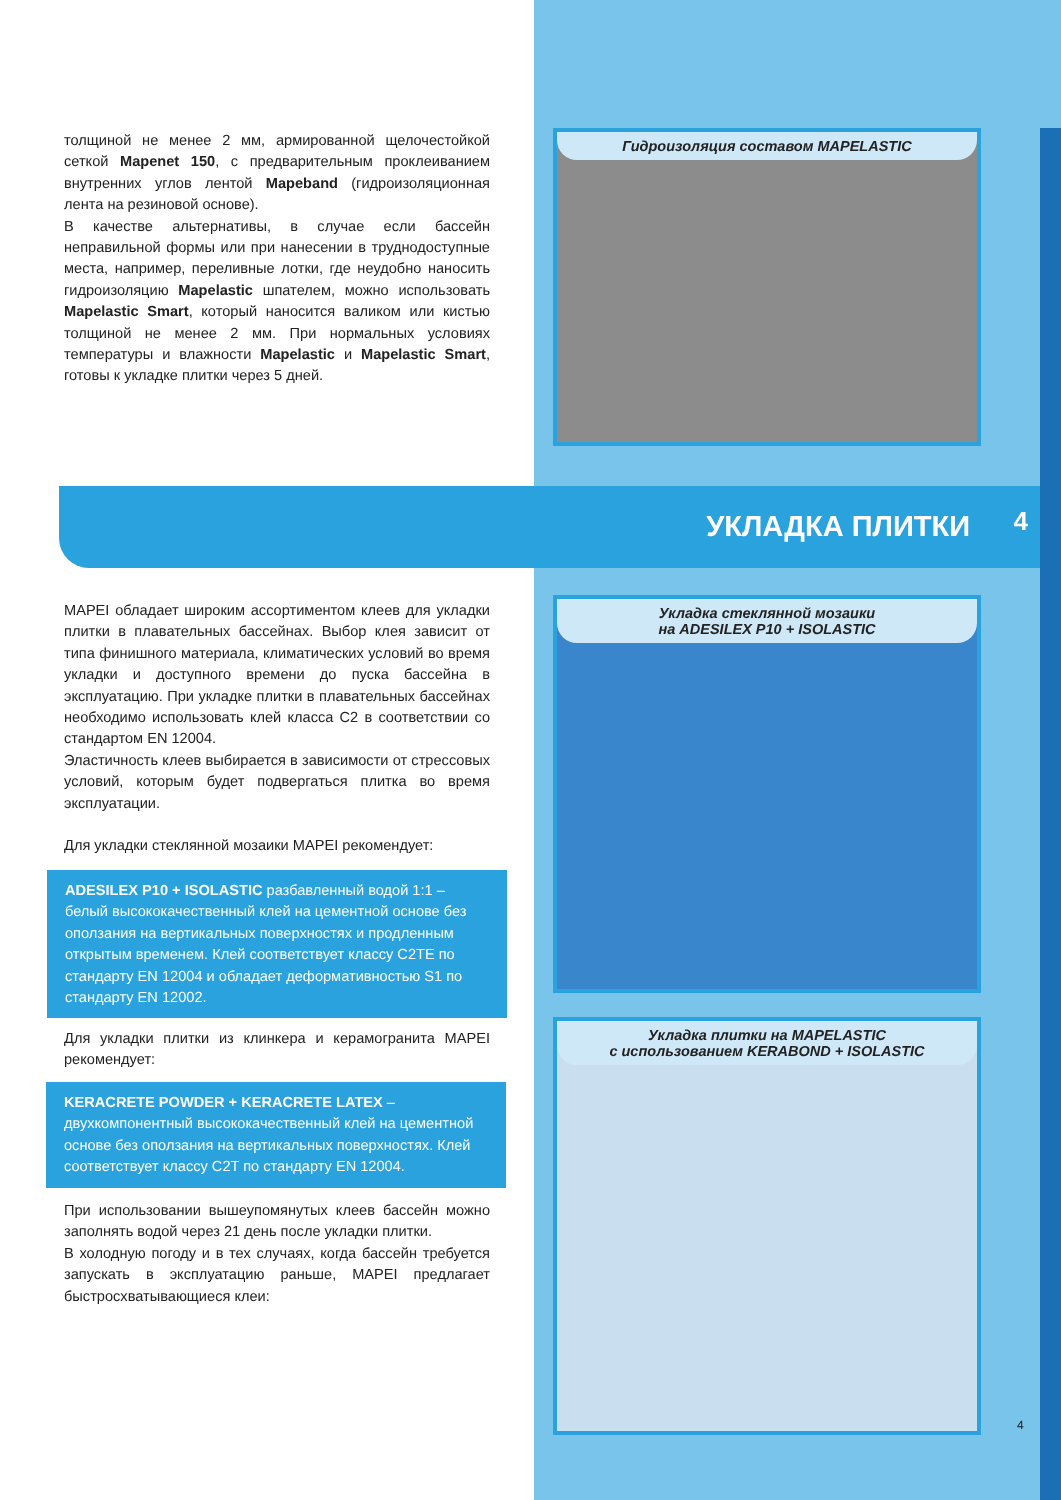толщиной не менее 2 мм, армированной щелочестойкой сеткой Mapenet 150, с предварительным проклеиванием внутренних углов лентой Mapeband (гидроизоляционная лента на резиновой основе).
В качестве альтернативы, в случае если бассейн неправильной формы или при нанесении в труднодоступные места, например, переливные лотки, где неудобно наносить гидроизоляцию Mapelastic шпателем, можно использовать Mapelastic Smart, который наносится валиком или кистью толщиной не менее 2 мм. При нормальных условиях температуры и влажности Mapelastic и Mapelastic Smart, готовы к укладке плитки через 5 дней.
Гидроизоляция составом MAPELASTIC
УКЛАДКА ПЛИТКИ 4
MAPEI обладает широким ассортиментом клеев для укладки плитки в плавательных бассейнах. Выбор клея зависит от типа финишного материала, климатических условий во время укладки и доступного времени до пуска бассейна в эксплуатацию. При укладке плитки в плавательных бассейнах необходимо использовать клей класса C2 в соответствии со стандартом EN 12004.
Эластичность клеев выбирается в зависимости от стрессовых условий, которым будет подвергаться плитка во время эксплуатации.
Для укладки стеклянной мозаики MAPEI рекомендует:
ADESILEX P10 + ISOLASTIC разбавленный водой 1:1 – белый высококачественный клей на цементной основе без оползания на вертикальных поверхностях и продленным открытым временем. Клей соответствует классу C2TE по стандарту EN 12004 и обладает деформативностью S1 по стандарту EN 12002.
Для укладки плитки из клинкера и керамогранита MAPEI рекомендует:
KERACRETE POWDER + KERACRETE LATEX – двухкомпонентный высококачественный клей на цементной основе без оползания на вертикальных поверхностях. Клей соответствует классу C2T по стандарту EN 12004.
При использовании вышеупомянутых клеев бассейн можно заполнять водой через 21 день после укладки плитки.
В холодную погоду и в тех случаях, когда бассейн требуется запускать в эксплуатацию раньше, MAPEI предлагает быстросхватывающиеся клеи:
Укладка стеклянной мозаики
на ADESILEX P10 + ISOLASTIC
Укладка плитки на MAPELASTIC
с использованием KERABOND + ISOLASTIC
4